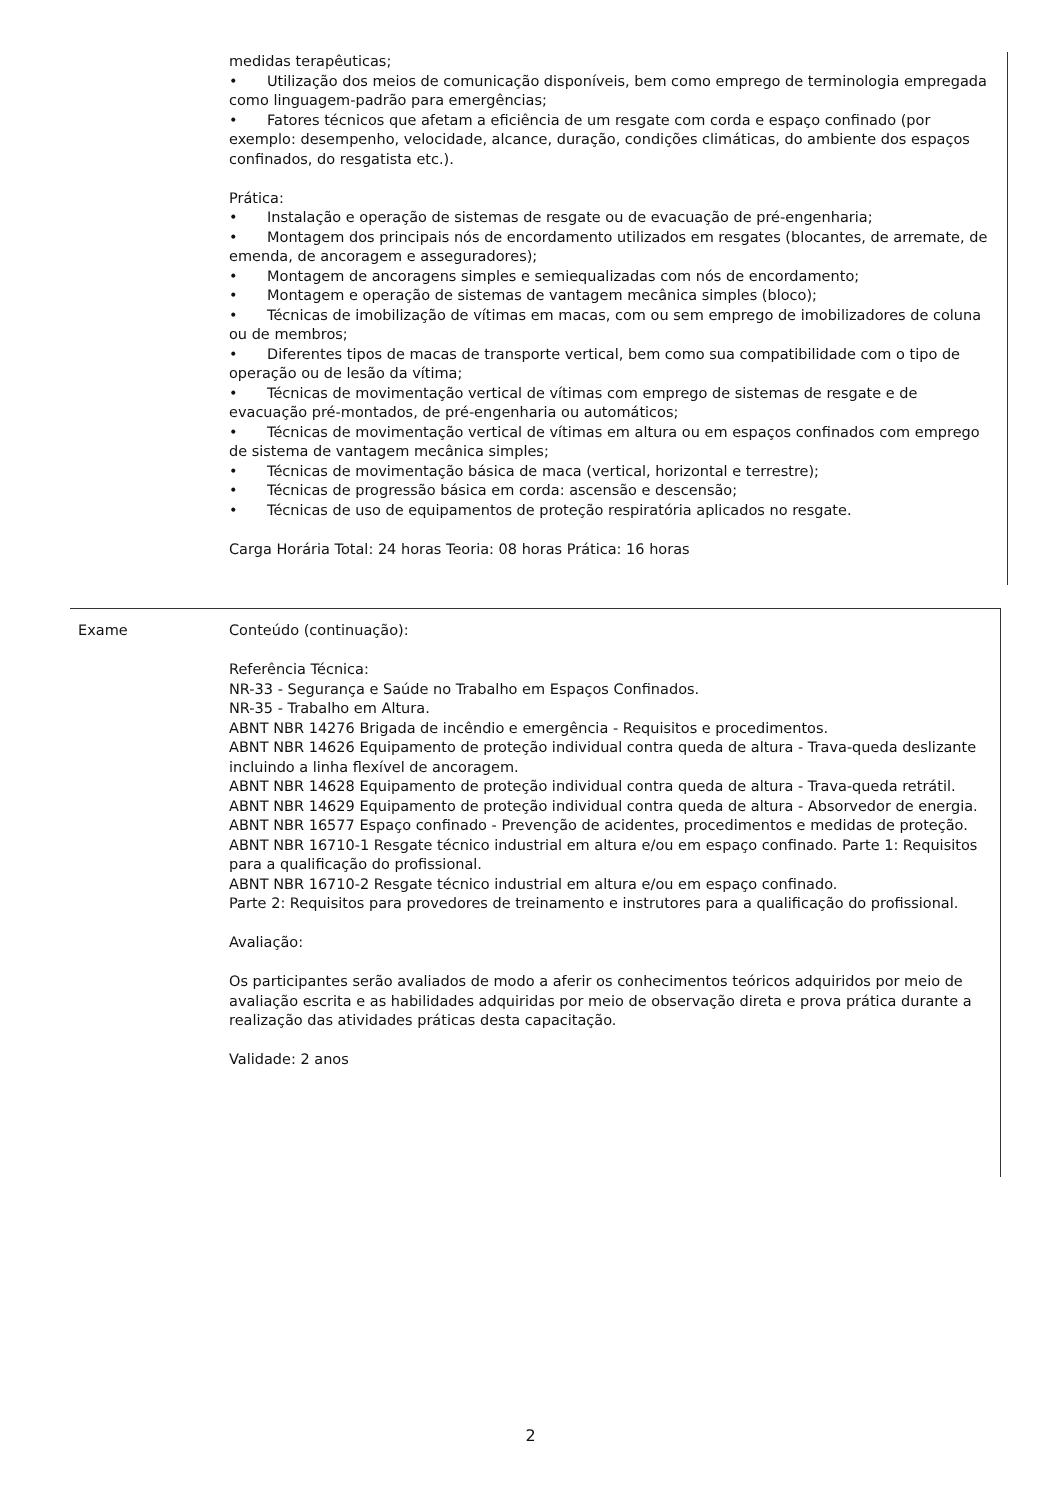medidas terapêuticas;
• Utilização dos meios de comunicação disponíveis, bem como emprego de terminologia empregada como linguagem-padrão para emergências;
• Fatores técnicos que afetam a eficiência de um resgate com corda e espaço confinado (por exemplo: desempenho, velocidade, alcance, duração, condições climáticas, do ambiente dos espaços confinados, do resgatista etc.).
Prática:
• Instalação e operação de sistemas de resgate ou de evacuação de pré-engenharia;
• Montagem dos principais nós de encordamento utilizados em resgates (blocantes, de arremate, de emenda, de ancoragem e asseguradores);
• Montagem de ancoragens simples e semiequalizadas com nós de encordamento;
• Montagem e operação de sistemas de vantagem mecânica simples (bloco);
• Técnicas de imobilização de vítimas em macas, com ou sem emprego de imobilizadores de coluna ou de membros;
• Diferentes tipos de macas de transporte vertical, bem como sua compatibilidade com o tipo de operação ou de lesão da vítima;
• Técnicas de movimentação vertical de vítimas com emprego de sistemas de resgate e de evacuação pré-montados, de pré-engenharia ou automáticos;
• Técnicas de movimentação vertical de vítimas em altura ou em espaços confinados com emprego de sistema de vantagem mecânica simples;
• Técnicas de movimentação básica de maca (vertical, horizontal e terrestre);
• Técnicas de progressão básica em corda: ascensão e descensão;
• Técnicas de uso de equipamentos de proteção respiratória aplicados no resgate.
Carga Horária Total: 24 horas Teoria: 08 horas Prática: 16 horas
Exame
Conteúdo (continuação):
Referência Técnica:
NR-33 - Segurança e Saúde no Trabalho em Espaços Confinados.
NR-35 - Trabalho em Altura.
ABNT NBR 14276 Brigada de incêndio e emergência - Requisitos e procedimentos.
ABNT NBR 14626 Equipamento de proteção individual contra queda de altura - Trava-queda deslizante incluindo a linha flexível de ancoragem.
ABNT NBR 14628 Equipamento de proteção individual contra queda de altura - Trava-queda retrátil.
ABNT NBR 14629 Equipamento de proteção individual contra queda de altura - Absorvedor de energia.
ABNT NBR 16577 Espaço confinado - Prevenção de acidentes, procedimentos e medidas de proteção.
ABNT NBR 16710-1 Resgate técnico industrial em altura e/ou em espaço confinado. Parte 1: Requisitos para a qualificação do profissional.
ABNT NBR 16710-2 Resgate técnico industrial em altura e/ou em espaço confinado.
Parte 2: Requisitos para provedores de treinamento e instrutores para a qualificação do profissional.
Avaliação:
Os participantes serão avaliados de modo a aferir os conhecimentos teóricos adquiridos por meio de avaliação escrita e as habilidades adquiridas por meio de observação direta e prova prática durante a realização das atividades práticas desta capacitação.
Validade: 2 anos
2